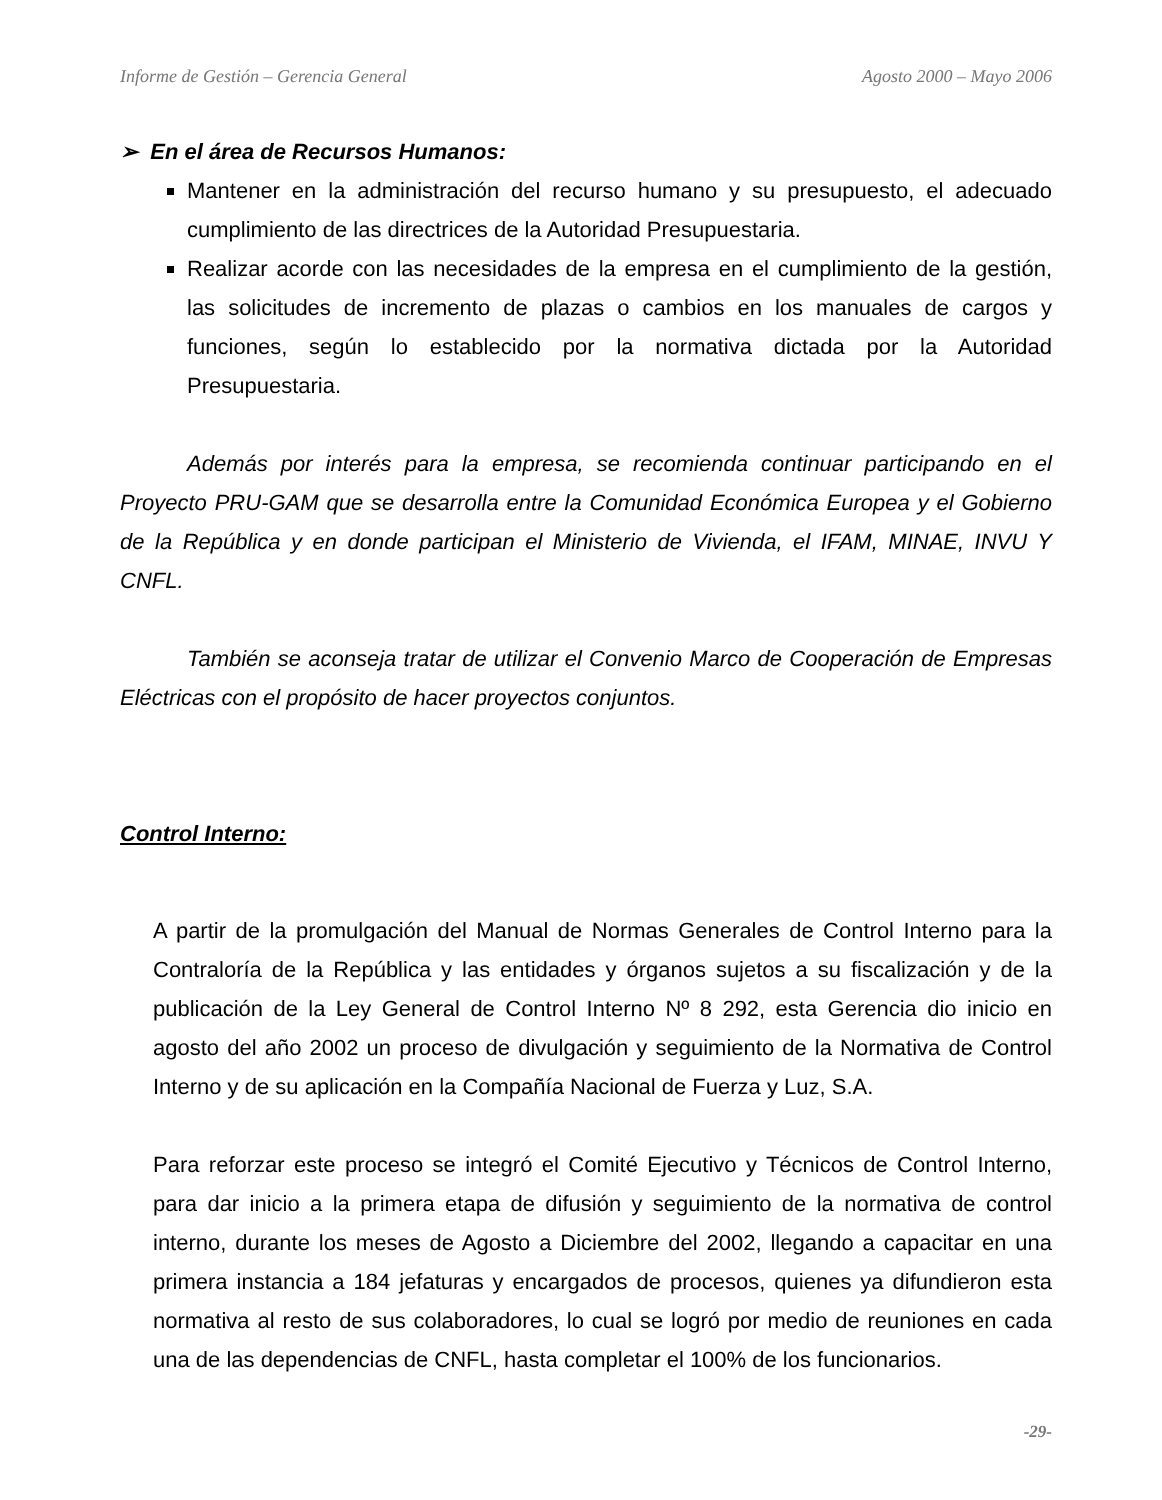Informe de Gestión – Gerencia General Agosto 2000 – Mayo 2006
➢ En el área de Recursos Humanos:
Mantener en la administración del recurso humano y su presupuesto, el adecuado cumplimiento de las directrices de la Autoridad Presupuestaria.
Realizar acorde con las necesidades de la empresa en el cumplimiento de la gestión, las solicitudes de incremento de plazas o cambios en los manuales de cargos y funciones, según lo establecido por la normativa dictada por la Autoridad Presupuestaria.
Además por interés para la empresa, se recomienda continuar participando en el Proyecto PRU-GAM que se desarrolla entre la Comunidad Económica Europea y el Gobierno de la República y en donde participan el Ministerio de Vivienda, el IFAM, MINAE, INVU Y CNFL.
También se aconseja tratar de utilizar el Convenio Marco de Cooperación de Empresas Eléctricas con el propósito de hacer proyectos conjuntos.
Control Interno:
A partir de la promulgación del Manual de Normas Generales de Control Interno para la Contraloría de la República y las entidades y órganos sujetos a su fiscalización y de la publicación de la Ley General de Control Interno Nº 8 292, esta Gerencia dio inicio en agosto del año 2002 un proceso de divulgación y seguimiento de la Normativa de Control Interno y de su aplicación en la Compañía Nacional de Fuerza y Luz, S.A.
Para reforzar este proceso se integró el Comité Ejecutivo y Técnicos de Control Interno, para dar inicio a la primera etapa de difusión y seguimiento de la normativa de control interno, durante los meses de Agosto a Diciembre del 2002, llegando a capacitar en una primera instancia a 184 jefaturas y encargados de procesos, quienes ya difundieron esta normativa al resto de sus colaboradores, lo cual se logró por medio de reuniones en cada una de las dependencias de CNFL, hasta completar el 100% de los funcionarios.
-29-